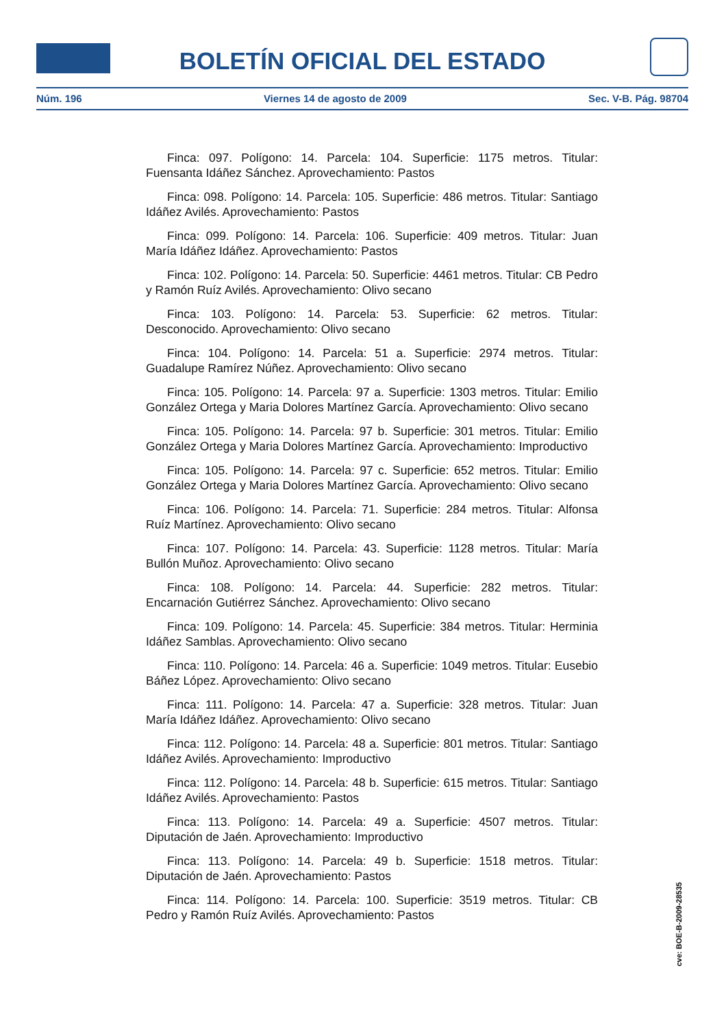BOLETÍN OFICIAL DEL ESTADO
Núm. 196 Viernes 14 de agosto de 2009 Sec. V-B. Pág. 98704
Finca: 097. Polígono: 14. Parcela: 104. Superficie: 1175 metros. Titular: Fuensanta Idáñez Sánchez. Aprovechamiento: Pastos
Finca: 098. Polígono: 14. Parcela: 105. Superficie: 486 metros. Titular: Santiago Idáñez Avilés. Aprovechamiento: Pastos
Finca: 099. Polígono: 14. Parcela: 106. Superficie: 409 metros. Titular: Juan María Idáñez Idáñez. Aprovechamiento: Pastos
Finca: 102. Polígono: 14. Parcela: 50. Superficie: 4461 metros. Titular: CB Pedro y Ramón Ruíz Avilés. Aprovechamiento: Olivo secano
Finca: 103. Polígono: 14. Parcela: 53. Superficie: 62 metros. Titular: Desconocido. Aprovechamiento: Olivo secano
Finca: 104. Polígono: 14. Parcela: 51 a. Superficie: 2974 metros. Titular: Guadalupe Ramírez Núñez. Aprovechamiento: Olivo secano
Finca: 105. Polígono: 14. Parcela: 97 a. Superficie: 1303 metros. Titular: Emilio González Ortega y Maria Dolores Martínez García. Aprovechamiento: Olivo secano
Finca: 105. Polígono: 14. Parcela: 97 b. Superficie: 301 metros. Titular: Emilio González Ortega y Maria Dolores Martínez García. Aprovechamiento: Improductivo
Finca: 105. Polígono: 14. Parcela: 97 c. Superficie: 652 metros. Titular: Emilio González Ortega y Maria Dolores Martínez García. Aprovechamiento: Olivo secano
Finca: 106. Polígono: 14. Parcela: 71. Superficie: 284 metros. Titular: Alfonsa Ruíz Martínez. Aprovechamiento: Olivo secano
Finca: 107. Polígono: 14. Parcela: 43. Superficie: 1128 metros. Titular: María Bullón Muñoz. Aprovechamiento: Olivo secano
Finca: 108. Polígono: 14. Parcela: 44. Superficie: 282 metros. Titular: Encarnación Gutiérrez Sánchez. Aprovechamiento: Olivo secano
Finca: 109. Polígono: 14. Parcela: 45. Superficie: 384 metros. Titular: Herminia Idáñez Samblas. Aprovechamiento: Olivo secano
Finca: 110. Polígono: 14. Parcela: 46 a. Superficie: 1049 metros. Titular: Eusebio Báñez López. Aprovechamiento: Olivo secano
Finca: 111. Polígono: 14. Parcela: 47 a. Superficie: 328 metros. Titular: Juan María Idáñez Idáñez. Aprovechamiento: Olivo secano
Finca: 112. Polígono: 14. Parcela: 48 a. Superficie: 801 metros. Titular: Santiago Idáñez Avilés. Aprovechamiento: Improductivo
Finca: 112. Polígono: 14. Parcela: 48 b. Superficie: 615 metros. Titular: Santiago Idáñez Avilés. Aprovechamiento: Pastos
Finca: 113. Polígono: 14. Parcela: 49 a. Superficie: 4507 metros. Titular: Diputación de Jaén. Aprovechamiento: Improductivo
Finca: 113. Polígono: 14. Parcela: 49 b. Superficie: 1518 metros. Titular: Diputación de Jaén. Aprovechamiento: Pastos
Finca: 114. Polígono: 14. Parcela: 100. Superficie: 3519 metros. Titular: CB Pedro y Ramón Ruíz Avilés. Aprovechamiento: Pastos
cve: BOE-B-2009-28535